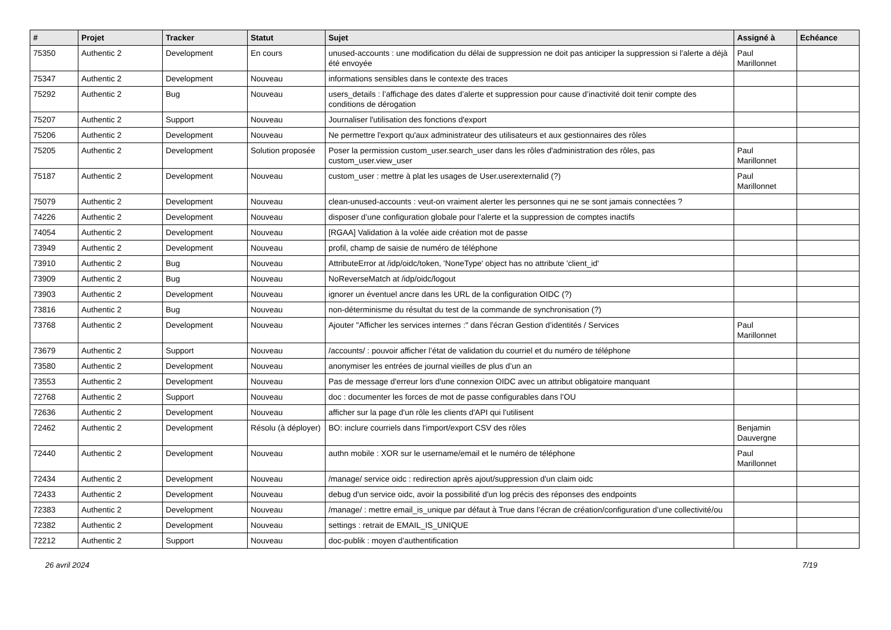| # | Projet | Tracker | Statut | Sujet | Assigné à | Echéance |
| --- | --- | --- | --- | --- | --- | --- |
| 75350 | Authentic 2 | Development | En cours | unused-accounts : une modification du délai de suppression ne doit pas anticiper la suppression si l’alerte a déjà été envoyée | Paul Marillonnet | |
| 75347 | Authentic 2 | Development | Nouveau | informations sensibles dans le contexte des traces | | |
| 75292 | Authentic 2 | Bug | Nouveau | users_details : l’affichage des dates d’alerte et suppression pour cause d’inactivité doit tenir compte des conditions de dérogation | | |
| 75207 | Authentic 2 | Support | Nouveau | Journaliser l'utilisation des fonctions d'export | | |
| 75206 | Authentic 2 | Development | Nouveau | Ne permettre l'export qu'aux administrateur des utilisateurs et aux gestionnaires des rôles | | |
| 75205 | Authentic 2 | Development | Solution proposée | Poser la permission custom_user.search_user dans les rôles d'administration des rôles, pas custom_user.view_user | Paul Marillonnet | |
| 75187 | Authentic 2 | Development | Nouveau | custom_user : mettre à plat les usages de User.userexternalid (?) | Paul Marillonnet | |
| 75079 | Authentic 2 | Development | Nouveau | clean-unused-accounts : veut-on vraiment alerter les personnes qui ne se sont jamais connectées ? | | |
| 74226 | Authentic 2 | Development | Nouveau | disposer d’une configuration globale pour l’alerte et la suppression de comptes inactifs | | |
| 74054 | Authentic 2 | Development | Nouveau | [RGAA] Validation à la volée aide création mot de passe | | |
| 73949 | Authentic 2 | Development | Nouveau | profil, champ de saisie de numéro de téléphone | | |
| 73910 | Authentic 2 | Bug | Nouveau | AttributeError at /idp/oidc/token, 'NoneType' object has no attribute 'client_id' | | |
| 73909 | Authentic 2 | Bug | Nouveau | NoReverseMatch at /idp/oidc/logout | | |
| 73903 | Authentic 2 | Development | Nouveau | ignorer un éventuel ancre dans les URL de la configuration OIDC (?) | | |
| 73816 | Authentic 2 | Bug | Nouveau | non-déterminisme du résultat du test de la commande de synchronisation (?) | | |
| 73768 | Authentic 2 | Development | Nouveau | Ajouter "Afficher les services internes :" dans l'écran Gestion d’identités / Services | Paul Marillonnet | |
| 73679 | Authentic 2 | Support | Nouveau | /accounts/ : pouvoir afficher l’état de validation du courriel et du numéro de téléphone | | |
| 73580 | Authentic 2 | Development | Nouveau | anonymiser les entrées de journal vieilles de plus d’un an | | |
| 73553 | Authentic 2 | Development | Nouveau | Pas de message d'erreur lors d'une connexion OIDC avec un attribut obligatoire manquant | | |
| 72768 | Authentic 2 | Support | Nouveau | doc : documenter les forces de mot de passe configurables dans l’OU | | |
| 72636 | Authentic 2 | Development | Nouveau | afficher sur la page d'un rôle les clients d'API qui l'utilisent | | |
| 72462 | Authentic 2 | Development | Résolu (à déployer) | BO: inclure courriels dans l'import/export CSV des rôles | Benjamin Dauvergne | |
| 72440 | Authentic 2 | Development | Nouveau | authn mobile : XOR sur le username/email et le numéro de téléphone | Paul Marillonnet | |
| 72434 | Authentic 2 | Development | Nouveau | /manage/ service oidc : redirection après ajout/suppression d'un claim oidc | | |
| 72433 | Authentic 2 | Development | Nouveau | debug d'un service oidc, avoir la possibilité d'un log précis des réponses des endpoints | | |
| 72383 | Authentic 2 | Development | Nouveau | /manage/ : mettre email_is_unique par défaut à True dans l’écran de création/configuration d’une collectivité/ou | | |
| 72382 | Authentic 2 | Development | Nouveau | settings : retrait de EMAIL_IS_UNIQUE | | |
| 72212 | Authentic 2 | Support | Nouveau | doc-publik : moyen d’authentification | | |
26 avril 2024 7/19